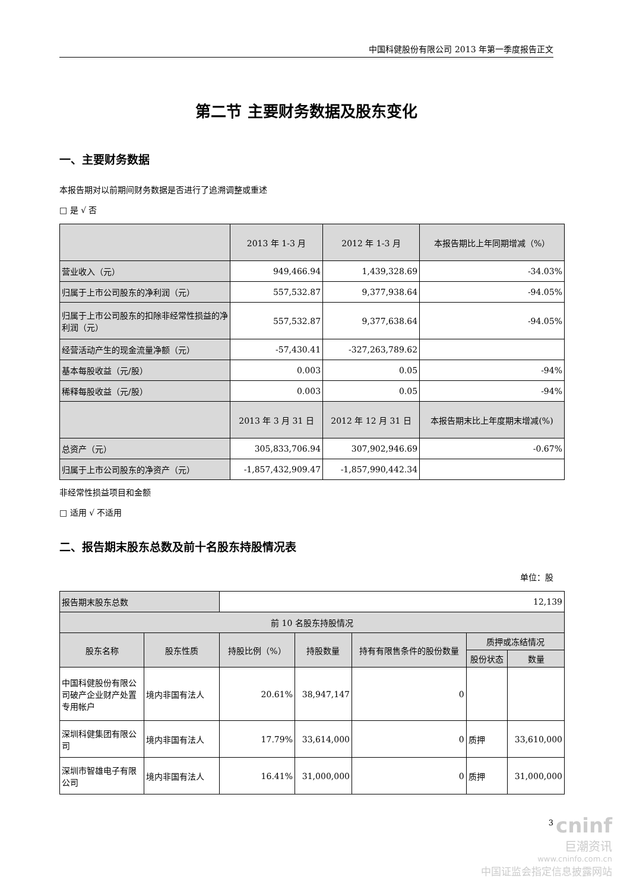中国科健股份有限公司 2013 年第一季度报告正文
第二节 主要财务数据及股东变化
一、主要财务数据
本报告期对以前期间财务数据是否进行了追溯调整或重述
□ 是 √ 否
| | 2013 年 1-3 月 | 2012 年 1-3 月 | 本报告期比上年同期增减（%） |
| --- | --- | --- | --- |
| 营业收入（元） | 949,466.94 | 1,439,328.69 | -34.03% |
| 归属于上市公司股东的净利润（元） | 557,532.87 | 9,377,938.64 | -94.05% |
| 归属于上市公司股东的扣除非经常性损益的净利润（元） | 557,532.87 | 9,377,638.64 | -94.05% |
| 经营活动产生的现金流量净额（元） | -57,430.41 | -327,263,789.62 | |
| 基本每股收益（元/股） | 0.003 | 0.05 | -94% |
| 稀释每股收益（元/股） | 0.003 | 0.05 | -94% |
| | 2013 年 3 月 31 日 | 2012 年 12 月 31 日 | 本报告期末比上年度期末增减(%) |
| 总资产（元） | 305,833,706.94 | 307,902,946.69 | -0.67% |
| 归属于上市公司股东的净资产（元） | -1,857,432,909.47 | -1,857,990,442.34 | |
非经常性损益项目和金额
□ 适用 √ 不适用
二、报告期末股东总数及前十名股东持股情况表
单位：股
| 报告期末股东总数 | | 12,139 | | | | |
| 前 10 名股东持股情况 | | | | | | |
| 股东名称 | 股东性质 | 持股比例（%） | 持股数量 | 持有有限售条件的股份数量 | 质押或冻结情况 | |
| | | | | | 股份状态 | 数量 |
| 中国科健股份有限公司破产企业财产处置专用帐户 | 境内非国有法人 | 20.61% | 38,947,147 | 0 | | |
| 深圳科健集团有限公司 | 境内非国有法人 | 17.79% | 33,614,000 | 0 | 质押 | 33,610,000 |
| 深圳市智雄电子有限公司 | 境内非国有法人 | 16.41% | 31,000,000 | 0 | 质押 | 31,000,000 |
3
cninf
巨潮资讯
www.cninfo.com.cn
中国证监会指定信息披露网站